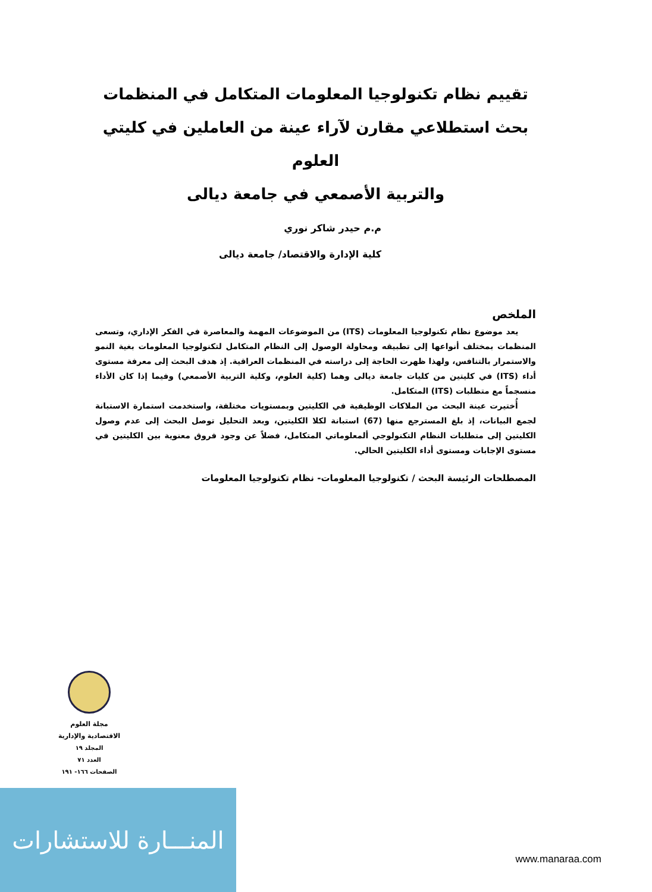تقييم نظام تكنولوجيا المعلومات المتكامل في المنظمات
بحث استطلاعي مقارن لآراء عينة من العاملين في كليتي العلوم
والتربية الأصمعي في جامعة ديالى
م.م حيدر شاكر نوري
كلية الإدارة والاقتصاد/ جامعة ديالى
الملخص
يعد موضوع نظام تكنولوجيا المعلومات (ITS) من الموضوعات المهمة والمعاصرة في الفكر الإداري، وتسعى المنظمات بمختلف أنواعها إلى تطبيقه ومحاولة الوصول إلى النظام المتكامل لتكنولوجيا المعلومات بغية النمو والاستمرار بالتنافس، ولهذا ظهرت الحاجة إلى دراسته في المنظمات العراقية. إذ هدف البحث إلى معرفة مستوى أداء (ITS) في كليتين من كليات جامعة ديالى وهما (كلية العلوم، وكلية التربية الأصمعي) وفيما إذا كان الأداء منسجماً مع متطلبات (ITS) المتكامل.
أُختيرت عينة البحث من الملاكات الوظيفية في الكليتين وبمستويات مختلفة، واستخدمت استمارة الاستبانة لجمع البيانات، إذ بلغ المسترجع منها (67) استبانة لكلا الكليتين، وبعد التحليل توصل البحث إلى عدم وصول الكليتين إلى متطلبات النظام التكنولوجي ألمعلوماتي المتكامل، فضلاً عن وجود فروق معنوية بين الكليتين في مستوى الإجابات ومستوى أداء الكليتين الحالي.
المصطلحات الرئيسة البحث / تكنولوجيا المعلومات- نظام تكنولوجيا المعلومات
مجلة العلوم
الاقتصادية والإدارية
المجلد ١٩
العدد ٧١
الصفحات ١٦٦- ١٩١
المنـــارة للاستشارات
www.manaraa.com